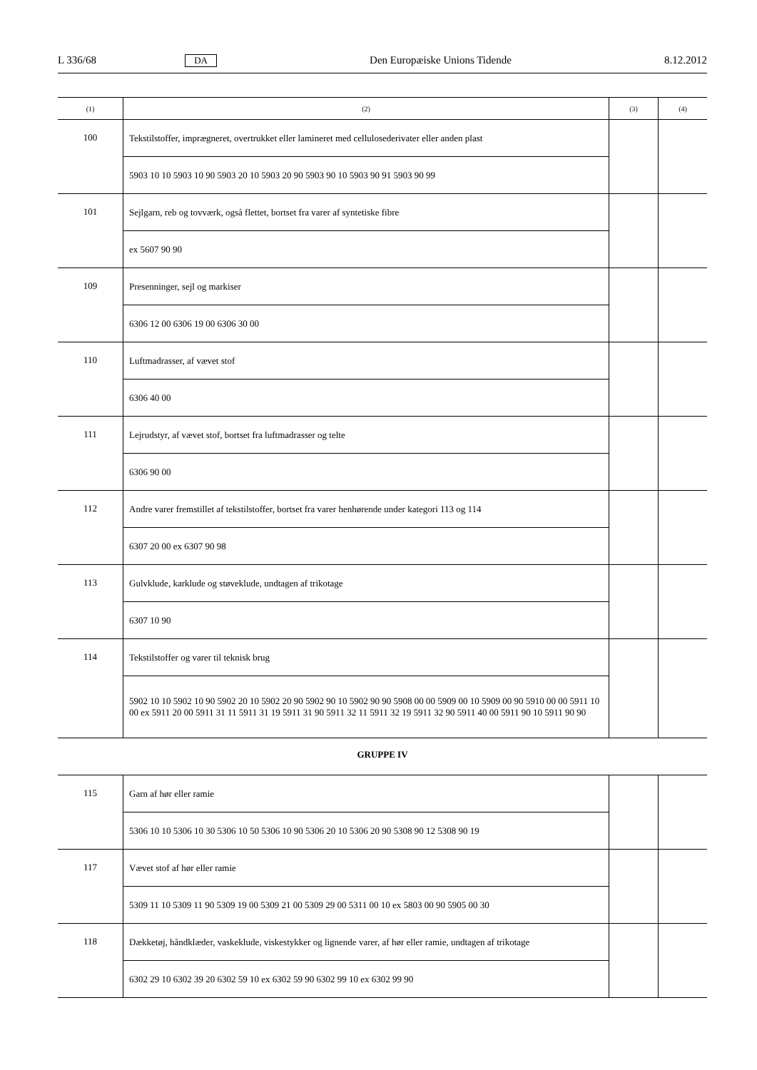L 336/68 DA Den Europæiske Unions Tidende 8.12.2012
| (1) | (2) | (3) | (4) |
| --- | --- | --- | --- |
| 100 | Tekstilstoffer, imprægneret, overtrukket eller lamineret med cellulosederivater eller anden plast | | |
| | 5903 10 10 5903 10 90 5903 20 10 5903 20 90 5903 90 10 5903 90 91 5903 90 99 | | |
| 101 | Sejlgarn, reb og tovværk, også flettet, bortset fra varer af syntetiske fibre | | |
| | ex 5607 90 90 | | |
| 109 | Presenninger, sejl og markiser | | |
| | 6306 12 00 6306 19 00 6306 30 00 | | |
| 110 | Luftmadrasser, af vævet stof | | |
| | 6306 40 00 | | |
| 111 | Lejrudstyr, af vævet stof, bortset fra luftmadrasser og telte | | |
| | 6306 90 00 | | |
| 112 | Andre varer fremstillet af tekstilstoffer, bortset fra varer henhørende under kategori 113 og 114 | | |
| | 6307 20 00 ex 6307 90 98 | | |
| 113 | Gulvklude, karklude og støveklude, undtagen af trikotage | | |
| | 6307 10 90 | | |
| 114 | Tekstilstoffer og varer til teknisk brug | | |
| | 5902 10 10 5902 10 90 5902 20 10 5902 20 90 5902 90 10 5902 90 90 5908 00 00 5909 00 10 5909 00 90 5910 00 00 5911 10 00 ex 5911 20 00 5911 31 11 5911 31 19 5911 31 90 5911 32 11 5911 32 19 5911 32 90 5911 40 00 5911 90 10 5911 90 90 | | |
GRUPPE IV
| 115 | Garn af hør eller ramie | | |
| | 5306 10 10 5306 10 30 5306 10 50 5306 10 90 5306 20 10 5306 20 90 5308 90 12 5308 90 19 | | |
| 117 | Vævet stof af hør eller ramie | | |
| | 5309 11 10 5309 11 90 5309 19 00 5309 21 00 5309 29 00 5311 00 10 ex 5803 00 90 5905 00 30 | | |
| 118 | Dækketøj, håndklæder, vaskeklude, viskestykker og lignende varer, af hør eller ramie, undtagen af trikotage | | |
| | 6302 29 10 6302 39 20 6302 59 10 ex 6302 59 90 6302 99 10 ex 6302 99 90 | | |